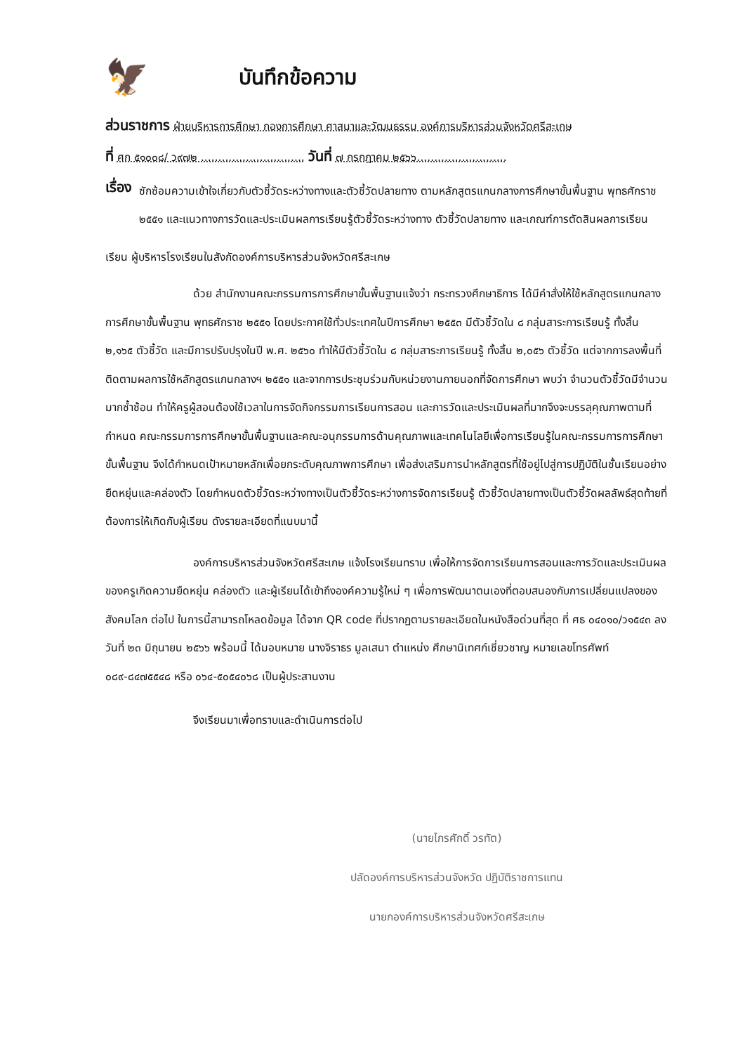🦅
บันทึกข้อความ
ส่วนราชการ ฝ่ายบริหารการศึกษา กองการศึกษา ศาสนาและวัฒนธรรม องค์การบริหารส่วนจังหวัดศรีสะเกษ
ที่ ศก ๕๑๐๐๘/ ว๙๗๒ .............................. วันที่ ๗ กรกฎาคม ๒๕๖๖..........................
เรื่อง
ซักซ้อมความเข้าใจเกี่ยวกับตัวชี้วัดระหว่างทางและตัวชี้วัดปลายทาง ตามหลักสูตรแกนกลางการศึกษาขั้นพื้นฐาน พุทธศักราช ๒๕๕๑ และแนวทางการวัดและประเมินผลการเรียนรู้ตัวชี้วัดระหว่างทาง ตัวชี้วัดปลายทาง และเกณฑ์การตัดสินผลการเรียน
เรียน ผู้บริหารโรงเรียนในสังกัดองค์การบริหารส่วนจังหวัดศรีสะเกษ
ด้วย สำนักงานคณะกรรมการการศึกษาขั้นพื้นฐานแจ้งว่า กระทรวงศึกษาธิการ ได้มีคำสั่งให้ใช้หลักสูตรแกนกลางการศึกษาขั้นพื้นฐาน พุทธศักราช ๒๕๕๑ โดยประกาศใช้ทั่วประเทศในปีการศึกษา ๒๕๕๓ มีตัวชี้วัดใน ๘ กลุ่มสาระการเรียนรู้ ทั้งสิ้น ๒,๑๖๕ ตัวชี้วัด และมีการปรับปรุงในปี พ.ศ. ๒๕๖๐ ทำให้มีตัวชี้วัดใน ๘ กลุ่มสาระการเรียนรู้ ทั้งสิ้น ๒,๐๕๖ ตัวชี้วัด แต่จากการลงพื้นที่ติดตามผลการใช้หลักสูตรแกนกลางฯ ๒๕๕๑ และจากการประชุมร่วมกับหน่วยงานภายนอกที่จัดการศึกษา พบว่า จำนวนตัวชี้วัดมีจำนวนมากซ้ำซ้อน ทำให้ครูผู้สอนต้องใช้เวลาในการจัดกิจกรรมการเรียนการสอน และการวัดและประเมินผลที่มากจึงจะบรรลุคุณภาพตามที่กำหนด คณะกรรมการการศึกษาขั้นพื้นฐานและคณะอนุกรรมการด้านคุณภาพและเทคโนโลยีเพื่อการเรียนรู้ในคณะกรรมการการศึกษาขั้นพื้นฐาน จึงได้กำหนดเป้าหมายหลักเพื่อยกระดับคุณภาพการศึกษา เพื่อส่งเสริมการนำหลักสูตรที่ใช้อยู่ไปสู่การปฏิบัติในชั้นเรียนอย่างยืดหยุ่นและคล่องตัว โดยกำหนดตัวชี้วัดระหว่างทางเป็นตัวชี้วัดระหว่างการจัดการเรียนรู้ ตัวชี้วัดปลายทางเป็นตัวชี้วัดผลลัพธ์สุดท้ายที่ต้องการให้เกิดกับผู้เรียน ดังรายละเอียดที่แนบมานี้
องค์การบริหารส่วนจังหวัดศรีสะเกษ แจ้งโรงเรียนทราบ เพื่อให้การจัดการเรียนการสอนและการวัดและประเมินผลของครูเกิดความยืดหยุ่น คล่องตัว และผู้เรียนได้เข้าถึงองค์ความรู้ใหม่ ๆ เพื่อการพัฒนาตนเองที่ตอบสนองกับการเปลี่ยนแปลงของสังคมโลก ต่อไป ในการนี้สามารถโหลดข้อมูล ได้จาก QR code ที่ปรากฏตามรายละเอียดในหนังสือด่วนที่สุด ที่ ศธ ๐๔๐๑๐/ว๑๕๔๓ ลงวันที่ ๒๓ มิถุนายน ๒๕๖๖ พร้อมนี้ ได้มอบหมาย นางจิราธร มูลเสนา ตำแหน่ง ศึกษานิเทศก์เชี่ยวชาญ หมายเลขโทรศัพท์ ๐๘๙-๘๔๗๕๕๔๘ หรือ ๐๖๔-๕๐๕๔๐๖๘ เป็นผู้ประสานงาน
จึงเรียนมาเพื่อทราบและดำเนินการต่อไป
(นายไกรศักดิ์ วรทัต)
ปลัดองค์การบริหารส่วนจังหวัด ปฏิบัติราชการแทน
นายกองค์การบริหารส่วนจังหวัดศรีสะเกษ